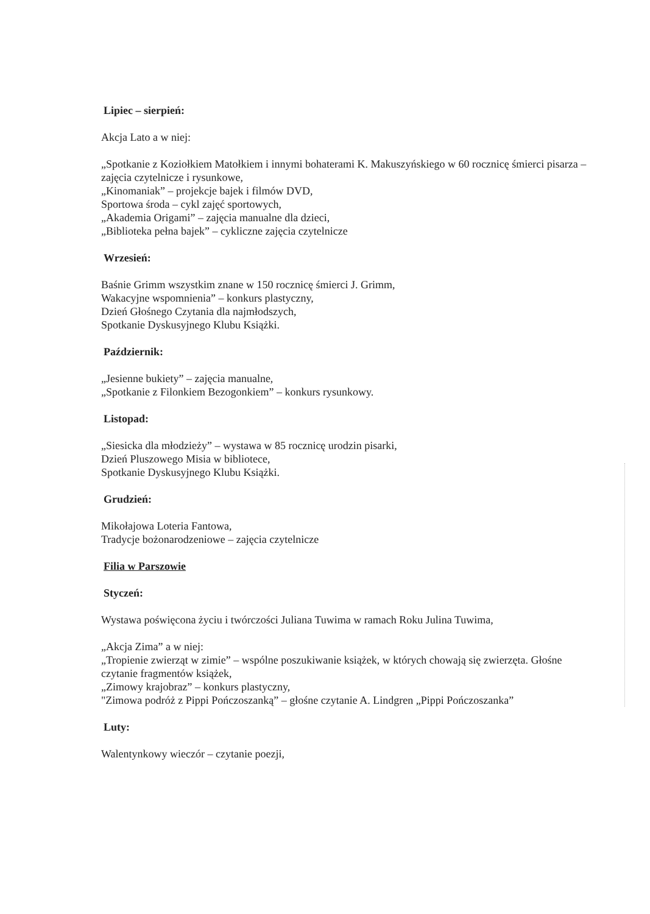Lipiec – sierpień:
Akcja Lato a w niej:
„Spotkanie z Koziołkiem Matołkiem i innymi bohaterami K. Makuszyńskiego w 60 rocznicę śmierci pisarza – zajęcia czytelnicze i rysunkowe,
„Kinomaniak” – projekcje bajek i filmów DVD,
Sportowa środa – cykl zajęć sportowych,
„Akademia Origami” – zajęcia manualne dla dzieci,
„Biblioteka pełna bajek” – cykliczne zajęcia czytelnicze
Wrzesień:
Baśnie Grimm wszystkim znane w 150 rocznicę śmierci J. Grimm,
Wakacyjne wspomnienia” – konkurs plastyczny,
Dzień Głośnego Czytania dla najmłodszych,
Spotkanie Dyskusyjnego Klubu Książki.
Październik:
„Jesienne bukiety” – zajęcia manualne,
„Spotkanie z Filonkiem Bezogonkiem” – konkurs rysunkowy.
Listopad:
„Siesicka dla młodzieży” – wystawa w 85 rocznicę urodzin pisarki,
Dzień Pluszowego Misia w bibliotece,
Spotkanie Dyskusyjnego Klubu Książki.
Grudzień:
Mikołajowa Loteria Fantowa,
Tradycje bożonarodzeniowe – zajęcia czytelnicze
Filia w Parszowie
Styczeń:
Wystawa poświęcona życiu i twórczości Juliana Tuwima w ramach Roku Julina Tuwima,
„Akcja Zima” a w niej:
„Tropienie zwierząt w zimie” – wspólne poszukiwanie książek, w których chowają się zwierzęta. Głośne czytanie fragmentów książek,
„Zimowy krajobraz” – konkurs plastyczny,
"Zimowa podróż z Pippi Pończoszanką” – głośne czytanie A. Lindgren „Pippi Pończoszanka”
Luty:
Walentynkowy wieczór – czytanie poezji,